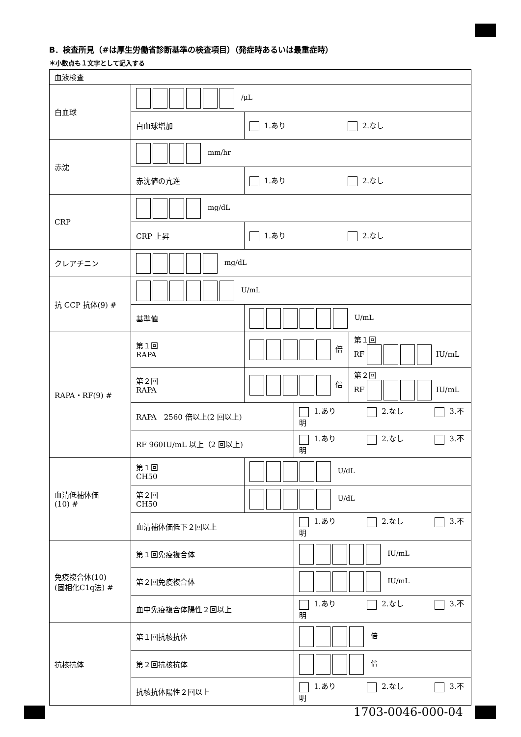B．検査所見（#は厚生労働省診断基準の検査項目）（発症時あるいは最重症時）
＊小数点も１文字として記入する
| 血液検査 | | | | |
| 白血球 | /μL | | | |
| | 白血球増加 | 1.あり 2.なし | | |
| 赤沈 | mm/hr | | | |
| | 赤沈値の亢進 | 1.あり 2.なし | | |
| CRP | mg/dL | | | |
| | CRP 上昇 | 1.あり 2.なし | | |
| クレアチニン | mg/dL | | | |
| 抗 CCP 抗体(9) # | U/mL | | | |
| | 基準値 | U/mL | | |
| RAPA・RF(9) # | 第１回 RAPA | 倍 | | 第１回 RF IU/mL |
| | 第２回 RAPA | 倍 | | 第２回 RF IU/mL |
| | RAPA 2560 倍以上(2 回以上) | | 1.あり 2.なし 3.不明 | |
| | RF 960IU/mL 以上（2 回以上) | | 1.あり 2.なし 3.不明 | |
| 血清低補体価 (10) # | 第１回 CH50 | U/dL | | |
| | 第２回 CH50 | U/dL | | |
| | 血清補体価低下２回以上 | | 1.あり 2.なし 3.不明 | |
| 免疫複合体(10) (固相化C1q法) # | 第１回免疫複合体 | | IU/mL | |
| | 第２回免疫複合体 | | IU/mL | |
| | 血中免疫複合体陽性２回以上 | | 1.あり 2.なし 3.不明 | |
| 抗核抗体 | 第１回抗核抗体 | | 倍 | |
| | 第２回抗核抗体 | | 倍 | |
| | 抗核抗体陽性２回以上 | | 1.あり 2.なし 3.不明 | |
1703-0046-000-04